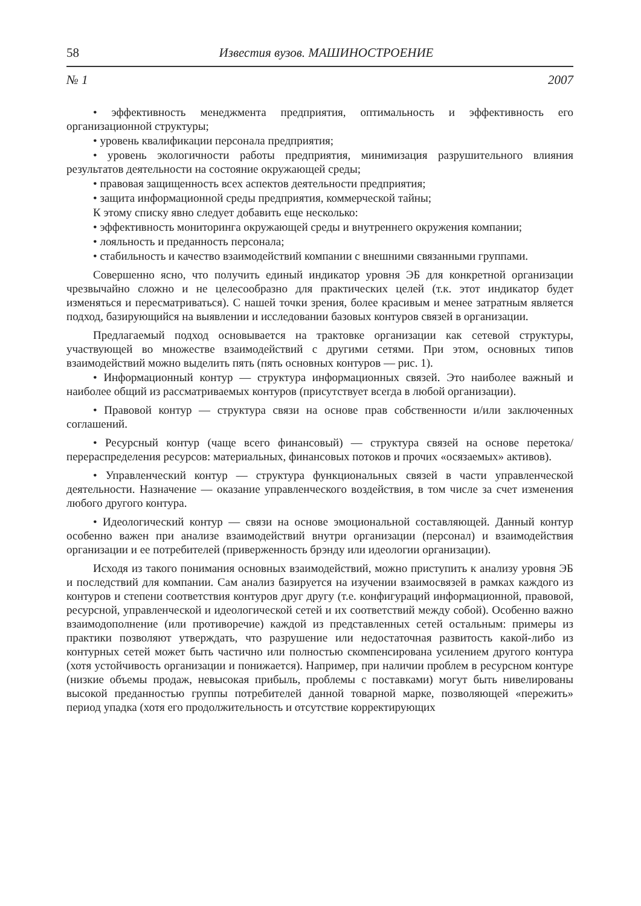58 Известия вузов. МАШИНОСТРОЕНИЕ
№ 1 2007
• эффективность менеджмента предприятия, оптимальность и эффективность его организационной структуры;
• уровень квалификации персонала предприятия;
• уровень экологичности работы предприятия, минимизация разрушительного влияния результатов деятельности на состояние окружающей среды;
• правовая защищенность всех аспектов деятельности предприятия;
• защита информационной среды предприятия, коммерческой тайны;
К этому списку явно следует добавить еще несколько:
• эффективность мониторинга окружающей среды и внутреннего окружения компании;
• лояльность и преданность персонала;
• стабильность и качество взаимодействий компании с внешними связанными группами.
Совершенно ясно, что получить единый индикатор уровня ЭБ для конкретной организации чрезвычайно сложно и не целесообразно для практических целей (т.к. этот индикатор будет изменяться и пересматриваться). С нашей точки зрения, более красивым и менее затратным является подход, базирующийся на выявлении и исследовании базовых контуров связей в организации.
Предлагаемый подход основывается на трактовке организации как сетевой структуры, участвующей во множестве взаимодействий с другими сетями. При этом, основных типов взаимодействий можно выделить пять (пять основных контуров — рис. 1).
• Информационный контур — структура информационных связей. Это наиболее важный и наиболее общий из рассматриваемых контуров (присутствует всегда в любой организации).
• Правовой контур — структура связи на основе прав собственности и/или заключенных соглашений.
• Ресурсный контур (чаще всего финансовый) — структура связей на основе перетока/перераспределения ресурсов: материальных, финансовых потоков и прочих «осязаемых» активов).
• Управленческий контур — структура функциональных связей в части управленческой деятельности. Назначение — оказание управленческого воздействия, в том числе за счет изменения любого другого контура.
• Идеологический контур — связи на основе эмоциональной составляющей. Данный контур особенно важен при анализе взаимодействий внутри организации (персонал) и взаимодействия организации и ее потребителей (приверженность брэнду или идеологии организации).
Исходя из такого понимания основных взаимодействий, можно приступить к анализу уровня ЭБ и последствий для компании. Сам анализ базируется на изучении взаимосвязей в рамках каждого из контуров и степени соответствия контуров друг другу (т.е. конфигураций информационной, правовой, ресурсной, управленческой и идеологической сетей и их соответствий между собой). Особенно важно взаимодополнение (или противоречие) каждой из представленных сетей остальным: примеры из практики позволяют утверждать, что разрушение или недостаточная развитость какой-либо из контурных сетей может быть частично или полностью скомпенсирована усилением другого контура (хотя устойчивость организации и понижается). Например, при наличии проблем в ресурсном контуре (низкие объемы продаж, невысокая прибыль, проблемы с поставками) могут быть нивелированы высокой преданностью группы потребителей данной товарной марке, позволяющей «пережить» период упадка (хотя его продолжительность и отсутствие корректирующих